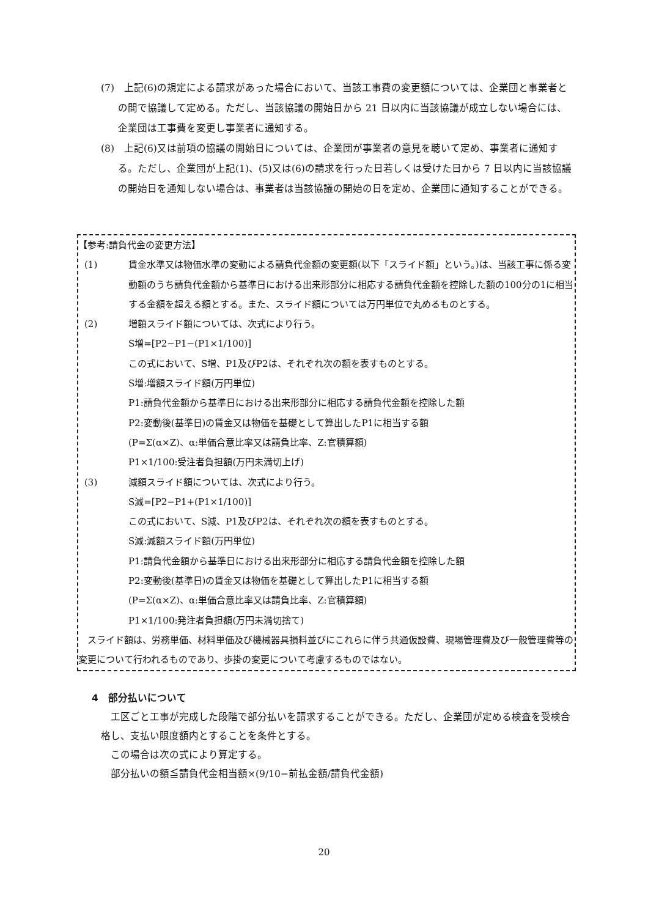(7)　上記(6)の規定による請求があった場合において、当該工事費の変更額については、企業団と事業者との間で協議して定める。ただし、当該協議の開始日から 21 日以内に当該協議が成立しない場合には、企業団は工事費を変更し事業者に通知する。
(8)　上記(6)又は前項の協議の開始日については、企業団が事業者の意見を聴いて定め、事業者に通知する。ただし、企業団が上記(1)、(5)又は(6)の請求を行った日若しくは受けた日から 7 日以内に当該協議の開始日を通知しない場合は、事業者は当該協議の開始の日を定め、企業団に通知することができる。
【参考:請負代金の変更方法】
(1) 賃金水準又は物価水準の変動による請負代金額の変更額(以下「スライド額」という。)は、当該工事に係る変動額のうち請負代金額から基準日における出来形部分に相応する請負代金額を控除した額の100分の1に相当する金額を超える額とする。また、スライド額については万円単位で丸めるものとする。
(2) 増額スライド額については、次式により行う。
S増=[P2−P1−(P1×1/100)]
この式において、S増、P1及びP2は、それぞれ次の額を表すものとする。
S増:増額スライド額(万円単位)
P1:請負代金額から基準日における出来形部分に相応する請負代金額を控除した額
P2:変動後(基準日)の賃金又は物価を基礎として算出したP1に相当する額
(P=Σ(α×Z)、α:単価合意比率又は請負比率、Z:官積算額)
P1×1/100:受注者負担額(万円未満切上げ)
(3) 減額スライド額については、次式により行う。
S減=[P2−P1+(P1×1/100)]
この式において、S減、P1及びP2は、それぞれ次の額を表すものとする。
S減:減額スライド額(万円単位)
P1:請負代金額から基準日における出来形部分に相応する請負代金額を控除した額
P2:変動後(基準日)の賃金又は物価を基礎として算出したP1に相当する額
(P=Σ(α×Z)、α:単価合意比率又は請負比率、Z:官積算額)
P1×1/100:発注者負担額(万円未満切捨て)
　スライド額は、労務単価、材料単価及び機械器具損料並びにこれらに伴う共通仮設費、現場管理費及び一般管理費等の変更について行われるものであり、歩掛の変更について考慮するものではない。
4　部分払いについて
　工区ごと工事が完成した段階で部分払いを請求することができる。ただし、企業団が定める検査を受検合格し、支払い限度額内とすることを条件とする。
　この場合は次の式により算定する。
　部分払いの額≦請負代金相当額×(9/10−前払金額/請負代金額)
20